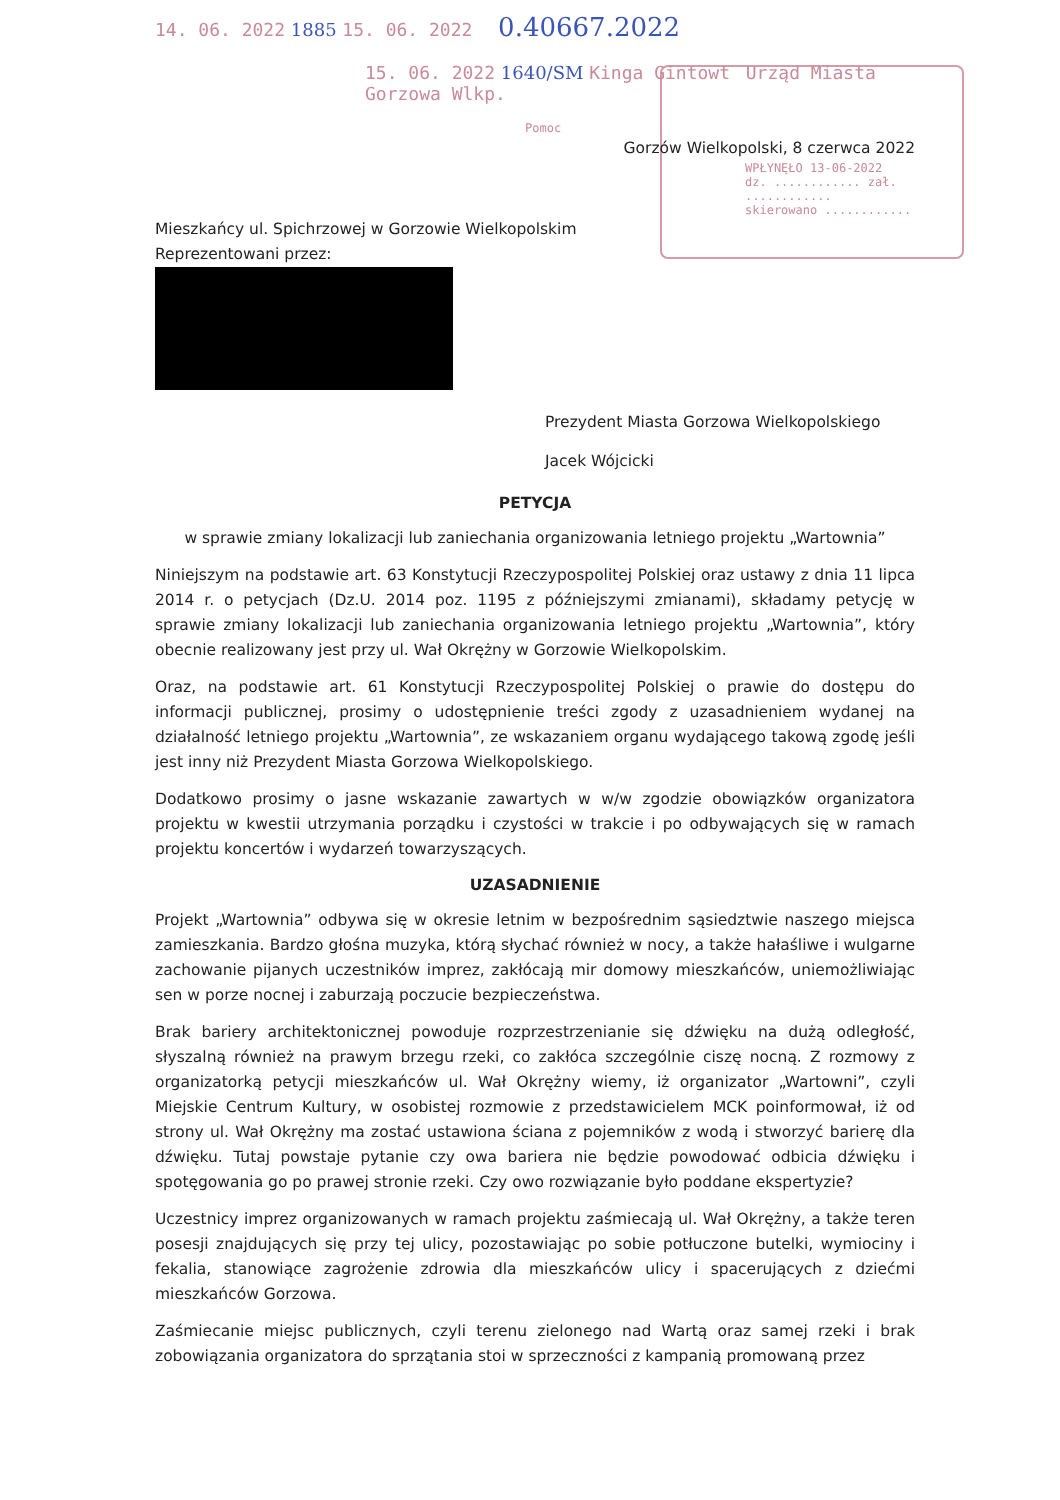14. 06. 2022 1885 15. 06. 2022 0.40667.2022
15. 06. 2022 1640/SM Kinga Gintowt Urząd Miasta Gorzowa Wlkp.
Pomoc
Gorzów Wielkopolski, 8 czerwca 2022
WPŁYNĘŁO 13-06-2022
dz. ............ zał. ............
skierowano ............
Mieszkańcy ul. Spichrzowej w Gorzowie Wielkopolskim
Reprezentowani przez:
Prezydent Miasta Gorzowa Wielkopolskiego
Jacek Wójcicki
PETYCJA
w sprawie zmiany lokalizacji lub zaniechania organizowania letniego projektu „Wartownia”
Niniejszym na podstawie art. 63 Konstytucji Rzeczypospolitej Polskiej oraz ustawy z dnia 11 lipca 2014 r. o petycjach (Dz.U. 2014 poz. 1195 z późniejszymi zmianami), składamy petycję w sprawie zmiany lokalizacji lub zaniechania organizowania letniego projektu „Wartownia”, który obecnie realizowany jest przy ul. Wał Okrężny w Gorzowie Wielkopolskim.
Oraz, na podstawie art. 61 Konstytucji Rzeczypospolitej Polskiej o prawie do dostępu do informacji publicznej, prosimy o udostępnienie treści zgody z uzasadnieniem wydanej na działalność letniego projektu „Wartownia”, ze wskazaniem organu wydającego takową zgodę jeśli jest inny niż Prezydent Miasta Gorzowa Wielkopolskiego.
Dodatkowo prosimy o jasne wskazanie zawartych w w/w zgodzie obowiązków organizatora projektu w kwestii utrzymania porządku i czystości w trakcie i po odbywających się w ramach projektu koncertów i wydarzeń towarzyszących.
UZASADNIENIE
Projekt „Wartownia” odbywa się w okresie letnim w bezpośrednim sąsiedztwie naszego miejsca zamieszkania. Bardzo głośna muzyka, którą słychać również w nocy, a także hałaśliwe i wulgarne zachowanie pijanych uczestników imprez, zakłócają mir domowy mieszkańców, uniemożliwiając sen w porze nocnej i zaburzają poczucie bezpieczeństwa.
Brak bariery architektonicznej powoduje rozprzestrzenianie się dźwięku na dużą odległość, słyszalną również na prawym brzegu rzeki, co zakłóca szczególnie ciszę nocną. Z rozmowy z organizatorką petycji mieszkańców ul. Wał Okrężny wiemy, iż organizator „Wartowni”, czyli Miejskie Centrum Kultury, w osobistej rozmowie z przedstawicielem MCK poinformował, iż od strony ul. Wał Okrężny ma zostać ustawiona ściana z pojemników z wodą i stworzyć barierę dla dźwięku. Tutaj powstaje pytanie czy owa bariera nie będzie powodować odbicia dźwięku i spotęgowania go po prawej stronie rzeki. Czy owo rozwiązanie było poddane ekspertyzie?
Uczestnicy imprez organizowanych w ramach projektu zaśmiecają ul. Wał Okrężny, a także teren posesji znajdujących się przy tej ulicy, pozostawiając po sobie potłuczone butelki, wymiociny i fekalia, stanowiące zagrożenie zdrowia dla mieszkańców ulicy i spacerujących z dziećmi mieszkańców Gorzowa.
Zaśmiecanie miejsc publicznych, czyli terenu zielonego nad Wartą oraz samej rzeki i brak zobowiązania organizatora do sprzątania stoi w sprzeczności z kampanią promowaną przez